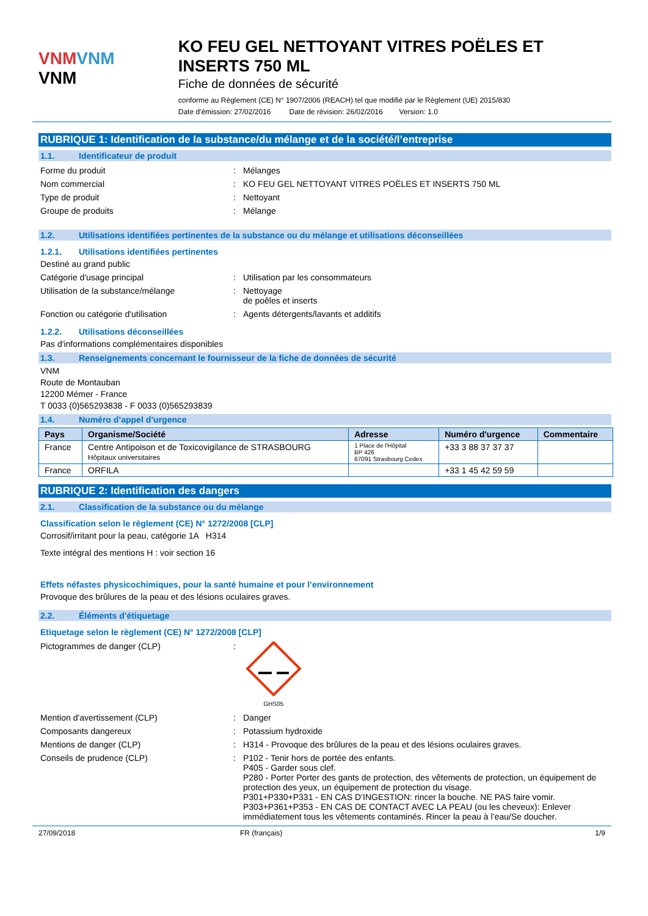VNM VNM
VNM
KO FEU GEL NETTOYANT VITRES POËLES ET INSERTS 750 ML
Fiche de données de sécurité
conforme au Règlement (CE) N° 1907/2006 (REACH) tel que modifié par le Règlement (UE) 2015/830
Date d'émission: 27/02/2016 Date de révision: 26/02/2016 Version: 1.0
RUBRIQUE 1: Identification de la substance/du mélange et de la société/l’entreprise
1.1. Identificateur de produit
Forme du produit : Mélanges
Nom commercial : KO FEU GEL NETTOYANT VITRES POËLES ET INSERTS 750 ML
Type de produit : Nettoyant
Groupe de produits : Mélange
1.2. Utilisations identifiées pertinentes de la substance ou du mélange et utilisations déconseillées
1.2.1. Utilisations identifiées pertinentes
Destiné au grand public
Catégorie d'usage principal : Utilisation par les consommateurs
Utilisation de la substance/mélange : Nettoyage
de poêles et inserts
Fonction ou catégorie d'utilisation : Agents détergents/lavants et additifs
1.2.2. Utilisations déconseillées
Pas d'informations complémentaires disponibles
1.3. Renseignements concernant le fournisseur de la fiche de données de sécurité
VNM
Route de Montauban
12200 Mémer - France
T 0033 (0)565293838 - F 0033 (0)565293839
1.4. Numéro d’appel d’urgence
| Pays | Organisme/Société | Adresse | Numéro d'urgence | Commentaire |
| --- | --- | --- | --- | --- |
| France | Centre Antipoison et de Toxicovigilance de STRASBOURG Hôpitaux universitaires | 1 Place de l'Hôpital BP 426 67091 Strasbourg Cedex | +33 3 88 37 37 37 | |
| France | ORFILA | | +33 1 45 42 59 59 | |
RUBRIQUE 2: Identification des dangers
2.1. Classification de la substance ou du mélange
Classification selon le règlement (CE) N° 1272/2008 [CLP]
Corrosif/irritant pour la peau, catégorie 1A H314
Texte intégral des mentions H : voir section 16
Effets néfastes physicochimiques, pour la santé humaine et pour l’environnement
Provoque des brûlures de la peau et des lésions oculaires graves.
2.2. Éléments d’étiquetage
Etiquetage selon le règlement (CE) N° 1272/2008 [CLP]
Pictogrammes de danger (CLP) :
GHS05
Mention d'avertissement (CLP) : Danger
Composants dangereux : Potassium hydroxide
Mentions de danger (CLP) : H314 - Provoque des brûlures de la peau et des lésions oculaires graves.
Conseils de prudence (CLP) : P102 - Tenir hors de portée des enfants.
P405 - Garder sous clef.
P280 - Porter Porter des gants de protection, des vêtements de protection, un équipement de protection des yeux, un équipement de protection du visage.
P301+P330+P331 - EN CAS D’INGESTION: rincer la bouche. NE PAS faire vomir.
P303+P361+P353 - EN CAS DE CONTACT AVEC LA PEAU (ou les cheveux): Enlever immédiatement tous les vêtements contaminés. Rincer la peau à l’eau/Se doucher.
27/09/2018 FR (français) 1/9